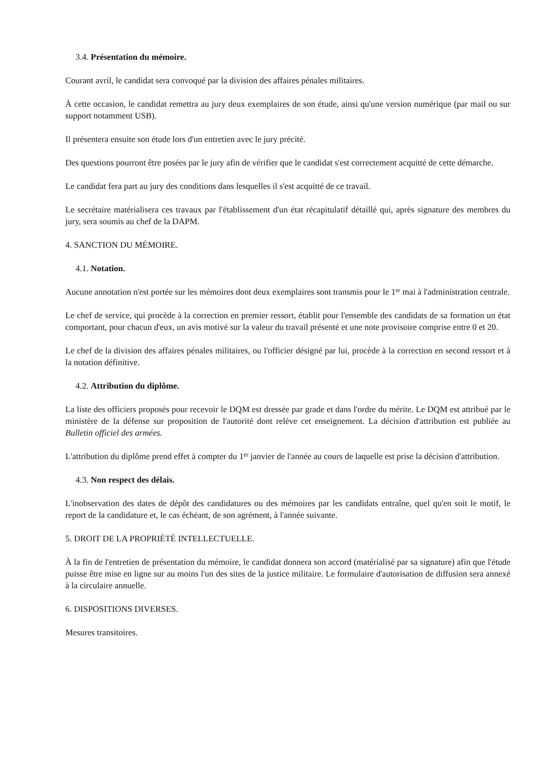3.4. Présentation du mémoire.
Courant avril, le candidat sera convoqué par la division des affaires pénales militaires.
À cette occasion, le candidat remettra au jury deux exemplaires de son étude, ainsi qu'une version numérique (par mail ou sur support notamment USB).
Il présentera ensuite son étude lors d'un entretien avec le jury précité.
Des questions pourront être posées par le jury afin de vérifier que le candidat s'est correctement acquitté de cette démarche.
Le candidat fera part au jury des conditions dans lesquelles il s'est acquitté de ce travail.
Le secrétaire matérialisera ces travaux par l'établissement d'un état récapitulatif détaillé qui, après signature des membres du jury, sera soumis au chef de la DAPM.
4. SANCTION DU MÉMOIRE.
4.1. Notation.
Aucune annotation n'est portée sur les mémoires dont deux exemplaires sont transmis pour le 1<sup>er</sup> mai à l'administration centrale.
Le chef de service, qui procède à la correction en premier ressort, établit pour l'ensemble des candidats de sa formation un état comportant, pour chacun d'eux, un avis motivé sur la valeur du travail présenté et une note provisoire comprise entre 0 et 20.
Le chef de la division des affaires pénales militaires, ou l'officier désigné par lui, procède à la correction en second ressort et à la notation définitive.
4.2. Attribution du diplôme.
La liste des officiers proposés pour recevoir le DQM est dressée par grade et dans l'ordre du mérite. Le DQM est attribué par le ministère de la défense sur proposition de l'autorité dont relève cet enseignement. La décision d'attribution est publiée au Bulletin officiel des armées.
L'attribution du diplôme prend effet à compter du 1<sup>er</sup> janvier de l'année au cours de laquelle est prise la décision d'attribution.
4.3. Non respect des délais.
L'inobservation des dates de dépôt des candidatures ou des mémoires par les candidats entraîne, quel qu'en soit le motif, le report de la candidature et, le cas échéant, de son agrément, à l'année suivante.
5. DROIT DE LA PROPRIÉTÉ INTELLECTUELLE.
À la fin de l'entretien de présentation du mémoire, le candidat donnera son accord (matérialisé par sa signature) afin que l'étude puisse être mise en ligne sur au moins l'un des sites de la justice militaire. Le formulaire d'autorisation de diffusion sera annexé à la circulaire annuelle.
6. DISPOSITIONS DIVERSES.
Mesures transitoires.